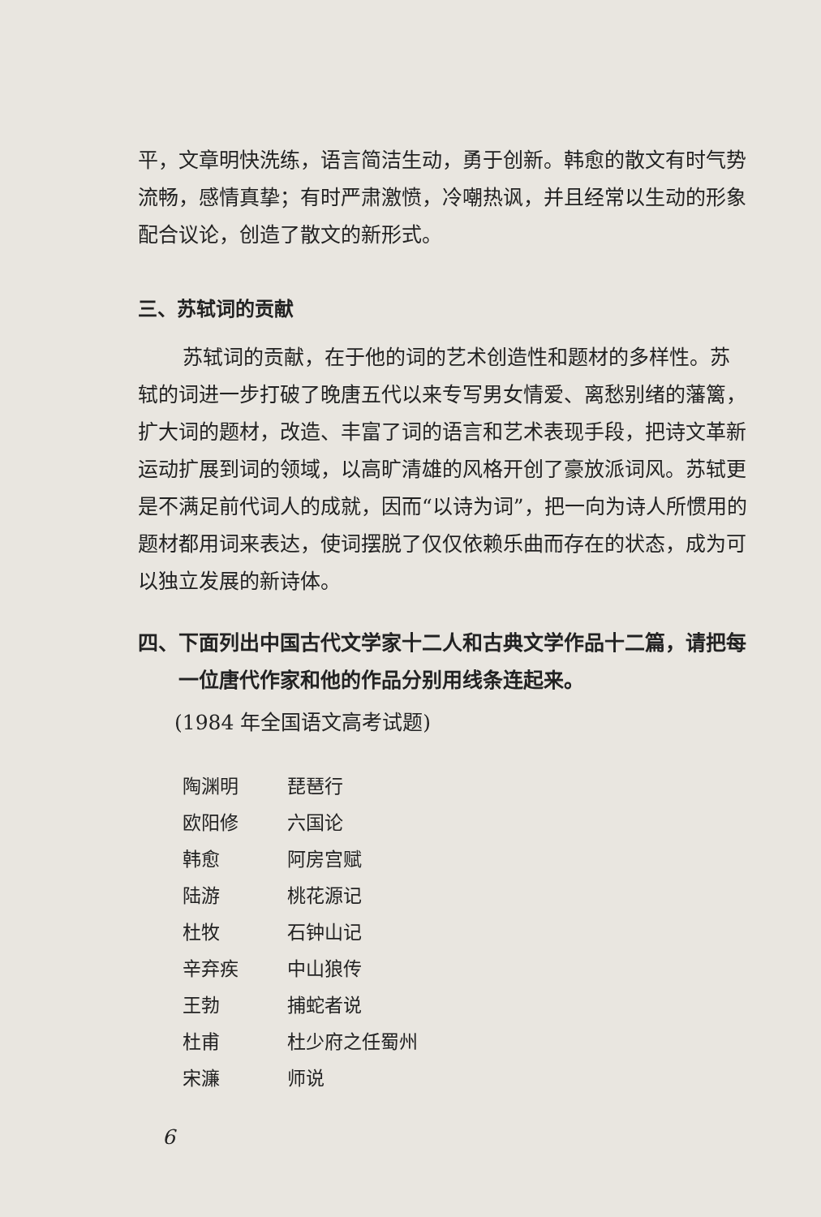平，文章明快洗练，语言简洁生动，勇于创新。韩愈的散文有时气势流畅，感情真挚；有时严肃激愤，冷嘲热讽，并且经常以生动的形象配合议论，创造了散文的新形式。
三、苏轼词的贡献
苏轼词的贡献，在于他的词的艺术创造性和题材的多样性。苏轼的词进一步打破了晚唐五代以来专写男女情爱、离愁别绪的藩篱，扩大词的题材，改造、丰富了词的语言和艺术表现手段，把诗文革新运动扩展到词的领域，以高旷清雄的风格开创了豪放派词风。苏轼更是不满足前代词人的成就，因而“以诗为词”，把一向为诗人所惯用的题材都用词来表达，使词摆脱了仅仅依赖乐曲而存在的状态，成为可以独立发展的新诗体。
四、下面列出中国古代文学家十二人和古典文学作品十二篇，请把每一位唐代作家和他的作品分别用线条连起来。
(1984 年全国语文高考试题)
| 陶渊明 | 琵琶行 |
| 欧阳修 | 六国论 |
| 韩愈 | 阿房宫赋 |
| 陆游 | 桃花源记 |
| 杜牧 | 石钟山记 |
| 辛弃疾 | 中山狼传 |
| 王勃 | 捕蛇者说 |
| 杜甫 | 杜少府之任蜀州 |
| 宋濂 | 师说 |
6